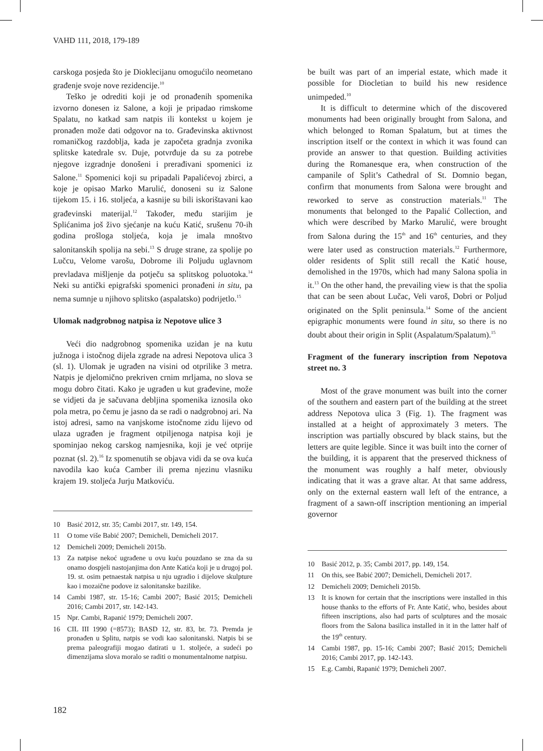VAHD 111, 2018, 179-189
carskoga posjeda što je Dioklecijanu omogućilo neometano građenje svoje nove rezidencije.<sup>10</sup>
Teško je odrediti koji je od pronađenih spomenika izvorno donesen iz Salone, a koji je pripadao rimskome Spalatu, no katkad sam natpis ili kontekst u kojem je pronađen može dati odgovor na to. Građevinska aktivnost romaničkog razdoblja, kada je započeta gradnja zvonika splitske katedrale sv. Duje, potvrđuje da su za potrebe njegove izgradnje donošeni i prerađivani spomenici iz Salone.<sup>11</sup> Spomenici koji su pripadali Papalićevoj zbirci, a koje je opisao Marko Marulić, donoseni su iz Salone tijekom 15. i 16. stoljeća, a kasnije su bili iskorištavani kao građevinski materijal.<sup>12</sup> Također, među starijim je Splićanima još živo sjećanje na kuću Katić, srušenu 70-ih godina prošloga stoljeća, koja je imala mnoštvo salonitanskih spolija na sebi.<sup>13</sup> S druge strane, za spolije po Lučcu, Velome varošu, Dobrome ili Poljudu uglavnom prevladava mišljenje da potječu sa splitskog poluotoka.<sup>14</sup> Neki su antički epigrafski spomenici pronađeni in situ, pa nema sumnje u njihovo splitsko (aspalatsko) podrijetlo.<sup>15</sup>
Ulomak nadgrobnog natpisa iz Nepotove ulice 3
Veći dio nadgrobnog spomenika uzidan je na kutu južnoga i istočnog dijela zgrade na adresi Nepotova ulica 3 (sl. 1). Ulomak je ugrađen na visini od otprilike 3 metra. Natpis je djelomično prekriven crnim mrljama, no slova se mogu dobro čitati. Kako je ugrađen u kut građevine, može se vidjeti da je sačuvana debljina spomenika iznosila oko pola metra, po čemu je jasno da se radi o nadgrobnoj ari. Na istoj adresi, samo na vanjskome istočnome zidu lijevo od ulaza ugrađen je fragment otpiljenoga natpisa koji je spominjao nekog carskog namjesnika, koji je već otprije poznat (sl. 2).<sup>16</sup> Iz spomenutih se objava vidi da se ova kuća navodila kao kuća Camber ili prema njezinu vlasniku krajem 19. stoljeća Jurju Matkoviću.
10 Basić 2012, str. 35; Cambi 2017, str. 149, 154.
11 O tome više Babić 2007; Demicheli, Demicheli 2017.
12 Demicheli 2009; Demicheli 2015b.
13 Za natpise nekoć ugrađene u ovu kuću pouzdano se zna da su onamo dospjeli nastojanjima don Ante Katića koji je u drugoj pol. 19. st. osim petnaestak natpisa u nju ugradio i dijelove skulpture kao i mozaične podove iz salonitanske bazilike.
14 Cambi 1987, str. 15-16; Cambi 2007; Basić 2015; Demicheli 2016; Cambi 2017, str. 142-143.
15 Npr. Cambi, Rapanić 1979; Demicheli 2007.
16 CIL III 1990 (=8573); BASD 12, str. 83, br. 73. Premda je pronađen u Splitu, natpis se vodi kao salonitanski. Natpis bi se prema paleografiji mogao datirati u 1. stoljeće, a sudeći po dimenzijama slova moralo se raditi o monumentalnome natpisu.
be built was part of an imperial estate, which made it possible for Diocletian to build his new residence unimpeded.<sup>10</sup>
It is difficult to determine which of the discovered monuments had been originally brought from Salona, and which belonged to Roman Spalatum, but at times the inscription itself or the context in which it was found can provide an answer to that question. Building activities during the Romanesque era, when construction of the campanile of Split’s Cathedral of St. Domnio began, confirm that monuments from Salona were brought and reworked to serve as construction materials.<sup>11</sup> The monuments that belonged to the Papalić Collection, and which were described by Marko Marulić, were brought from Salona during the 15<sup>th</sup> and 16<sup>th</sup> centuries, and they were later used as construction materials.<sup>12</sup> Furthermore, older residents of Split still recall the Katić house, demolished in the 1970s, which had many Salona spolia in it.<sup>13</sup> On the other hand, the prevailing view is that the spolia that can be seen about Lučac, Veli varoš, Dobri or Poljud originated on the Split peninsula.<sup>14</sup> Some of the ancient epigraphic monuments were found in situ, so there is no doubt about their origin in Split (Aspalatum/Spalatum).<sup>15</sup>
Fragment of the funerary inscription from Nepotova street no. 3
Most of the grave monument was built into the corner of the southern and eastern part of the building at the street address Nepotova ulica 3 (Fig. 1). The fragment was installed at a height of approximately 3 meters. The inscription was partially obscured by black stains, but the letters are quite legible. Since it was built into the corner of the building, it is apparent that the preserved thickness of the monument was roughly a half meter, obviously indicating that it was a grave altar. At that same address, only on the external eastern wall left of the entrance, a fragment of a sawn-off inscription mentioning an imperial governor
10 Basić 2012, p. 35; Cambi 2017, pp. 149, 154.
11 On this, see Babić 2007; Demicheli, Demicheli 2017.
12 Demicheli 2009; Demicheli 2015b.
13 It is known for certain that the inscriptions were installed in this house thanks to the efforts of Fr. Ante Katić, who, besides about fifteen inscriptions, also had parts of sculptures and the mosaic floors from the Salona basilica installed in it in the latter half of the 19<sup>th</sup> century.
14 Cambi 1987, pp. 15-16; Cambi 2007; Basić 2015; Demicheli 2016; Cambi 2017, pp. 142-143.
15 E.g. Cambi, Rapanić 1979; Demicheli 2007.
182